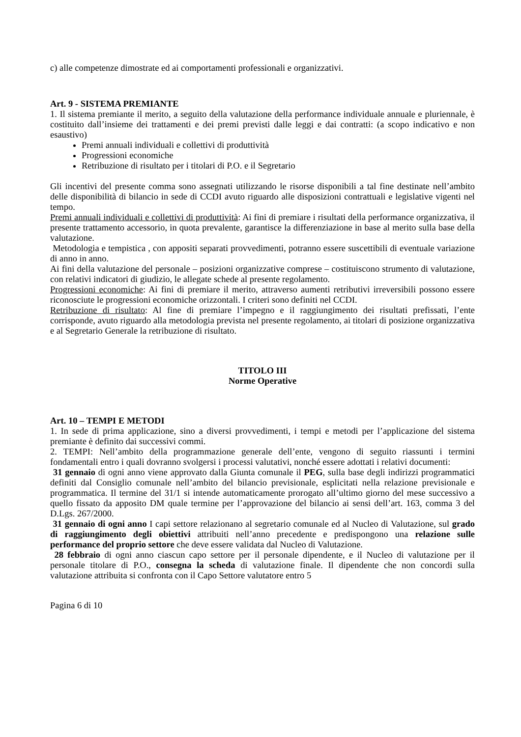c) alle competenze dimostrate ed ai comportamenti professionali e organizzativi.
Art. 9 - SISTEMA PREMIANTE
1. Il sistema premiante il merito, a seguito della valutazione della performance individuale annuale e pluriennale, è costituito dall’insieme dei trattamenti e dei premi previsti dalle leggi e dai contratti: (a scopo indicativo e non esaustivo)
Premi annuali individuali e collettivi di produttività
Progressioni economiche
Retribuzione di risultato per i titolari di P.O. e il Segretario
Gli incentivi del presente comma sono assegnati utilizzando le risorse disponibili a tal fine destinate nell’ambito delle disponibilità di bilancio in sede di CCDI avuto riguardo alle disposizioni contrattuali e legislative vigenti nel tempo.
Premi annuali individuali e collettivi di produttività: Ai fini di premiare i risultati della performance organizzativa, il presente trattamento accessorio, in quota prevalente, garantisce la differenziazione in base al merito sulla base della valutazione.
Metodologia e tempistica , con appositi separati provvedimenti, potranno essere suscettibili di eventuale variazione di anno in anno.
Ai fini della valutazione del personale – posizioni organizzative comprese – costituiscono strumento di valutazione, con relativi indicatori di giudizio, le allegate schede al presente regolamento.
Progressioni economiche: Ai fini di premiare il merito, attraverso aumenti retributivi irreversibili possono essere riconosciute le progressioni economiche orizzontali. I criteri sono definiti nel CCDI.
Retribuzione di risultato: Al fine di premiare l’impegno e il raggiungimento dei risultati prefissati, l’ente corrisponde, avuto riguardo alla metodologia prevista nel presente regolamento, ai titolari di posizione organizzativa e al Segretario Generale la retribuzione di risultato.
TITOLO III
Norme Operative
Art. 10 – TEMPI E METODI
1. In sede di prima applicazione, sino a diversi provvedimenti, i tempi e metodi per l’applicazione del sistema premiante è definito dai successivi commi.
2. TEMPI: Nell’ambito della programmazione generale dell’ente, vengono di seguito riassunti i termini fondamentali entro i quali dovranno svolgersi i processi valutativi, nonché essere adottati i relativi documenti:
31 gennaio di ogni anno viene approvato dalla Giunta comunale il PEG, sulla base degli indirizzi programmatici definiti dal Consiglio comunale nell’ambito del bilancio previsionale, esplicitati nella relazione previsionale e programmatica. Il termine del 31/1 si intende automaticamente prorogato all’ultimo giorno del mese successivo a quello fissato da apposito DM quale termine per l’approvazione del bilancio ai sensi dell’art. 163, comma 3 del D.Lgs. 267/2000.
31 gennaio di ogni anno I capi settore relazionano al segretario comunale ed al Nucleo di Valutazione, sul grado di raggiungimento degli obiettivi attribuiti nell’anno precedente e predispongono una relazione sulle performance del proprio settore che deve essere validata dal Nucleo di Valutazione.
28 febbraio di ogni anno ciascun capo settore per il personale dipendente, e il Nucleo di valutazione per il personale titolare di P.O., consegna la scheda di valutazione finale. Il dipendente che non concordi sulla valutazione attribuita si confronta con il Capo Settore valutatore entro 5
Pagina 6 di 10